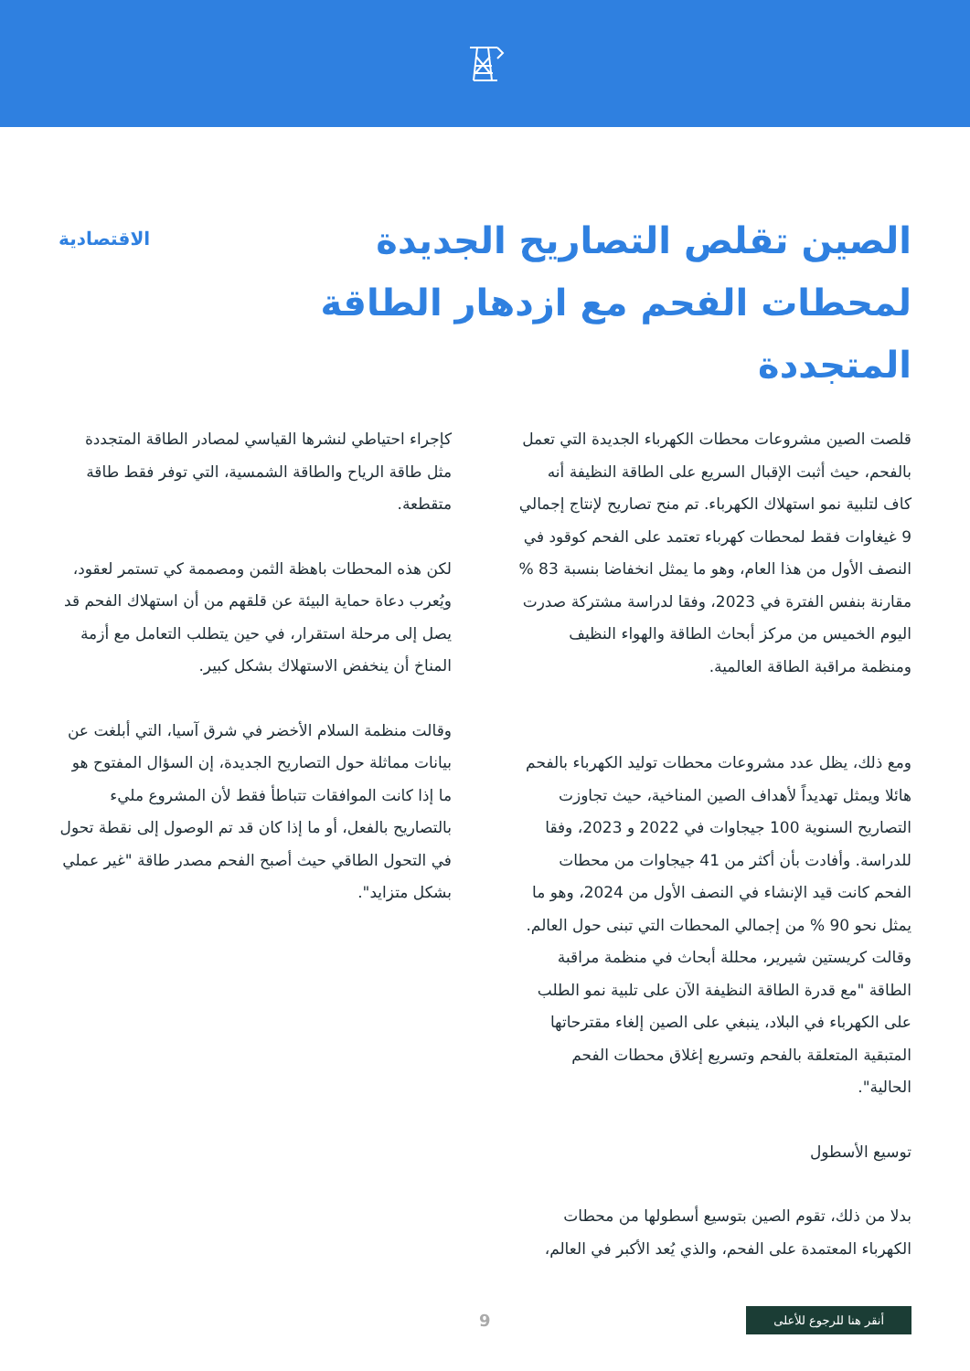الصين تقلص التصاريح الجديدة لمحطات الفحم مع ازدهار الطاقة المتجددة
الاقتصادية
قلصت الصين مشروعات محطات الكهرباء الجديدة التي تعمل بالفحم، حيث أثبت الإقبال السريع على الطاقة النظيفة أنه كاف لتلبية نمو استهلاك الكهرباء. تم منح تصاريح لإنتاج إجمالي 9 غيغاوات فقط لمحطات كهرباء تعتمد على الفحم كوقود في النصف الأول من هذا العام، وهو ما يمثل انخفاضا بنسبة 83 % مقارنة بنفس الفترة في 2023، وفقا لدراسة مشتركة صدرت اليوم الخميس من مركز أبحاث الطاقة والهواء النظيف ومنظمة مراقبة الطاقة العالمية.
ومع ذلك، يظل عدد مشروعات محطات توليد الكهرباء بالفحم هائلا ويمثل تهديداً لأهداف الصين المناخية، حيث تجاوزت التصاريح السنوية 100 جيجاوات في 2022 و 2023، وفقا للدراسة. وأفادت بأن أكثر من 41 جيجاوات من محطات الفحم كانت قيد الإنشاء في النصف الأول من 2024، وهو ما يمثل نحو 90 % من إجمالي المحطات التي تبنى حول العالم.
وقالت كريستين شيرير، محللة أبحاث في منظمة مراقبة الطاقة "مع قدرة الطاقة النظيفة الآن على تلبية نمو الطلب على الكهرباء في البلاد، ينبغي على الصين إلغاء مقترحاتها المتبقية المتعلقة بالفحم وتسريع إغلاق محطات الفحم الحالية".
توسيع الأسطول
بدلا من ذلك، تقوم الصين بتوسيع أسطولها من محطات الكهرباء المعتمدة على الفحم، والذي يُعد الأكبر في العالم،
كإجراء احتياطي لنشرها القياسي لمصادر الطاقة المتجددة مثل طاقة الرياح والطاقة الشمسية، التي توفر فقط طاقة متقطعة.
لكن هذه المحطات باهظة الثمن ومصممة كي تستمر لعقود، ويُعرب دعاة حماية البيئة عن قلقهم من أن استهلاك الفحم قد يصل إلى مرحلة استقرار، في حين يتطلب التعامل مع أزمة المناخ أن ينخفض الاستهلاك بشكل كبير.
وقالت منظمة السلام الأخضر في شرق آسيا، التي أبلغت عن بيانات مماثلة حول التصاريح الجديدة، إن السؤال المفتوح هو ما إذا كانت الموافقات تتباطأ فقط لأن المشروع مليء بالتصاريح بالفعل، أو ما إذا كان قد تم الوصول إلى نقطة تحول في التحول الطاقي حيث أصبح الفحم مصدر طاقة "غير عملي بشكل متزايد".
أنقر هنا للرجوع للأعلى 9